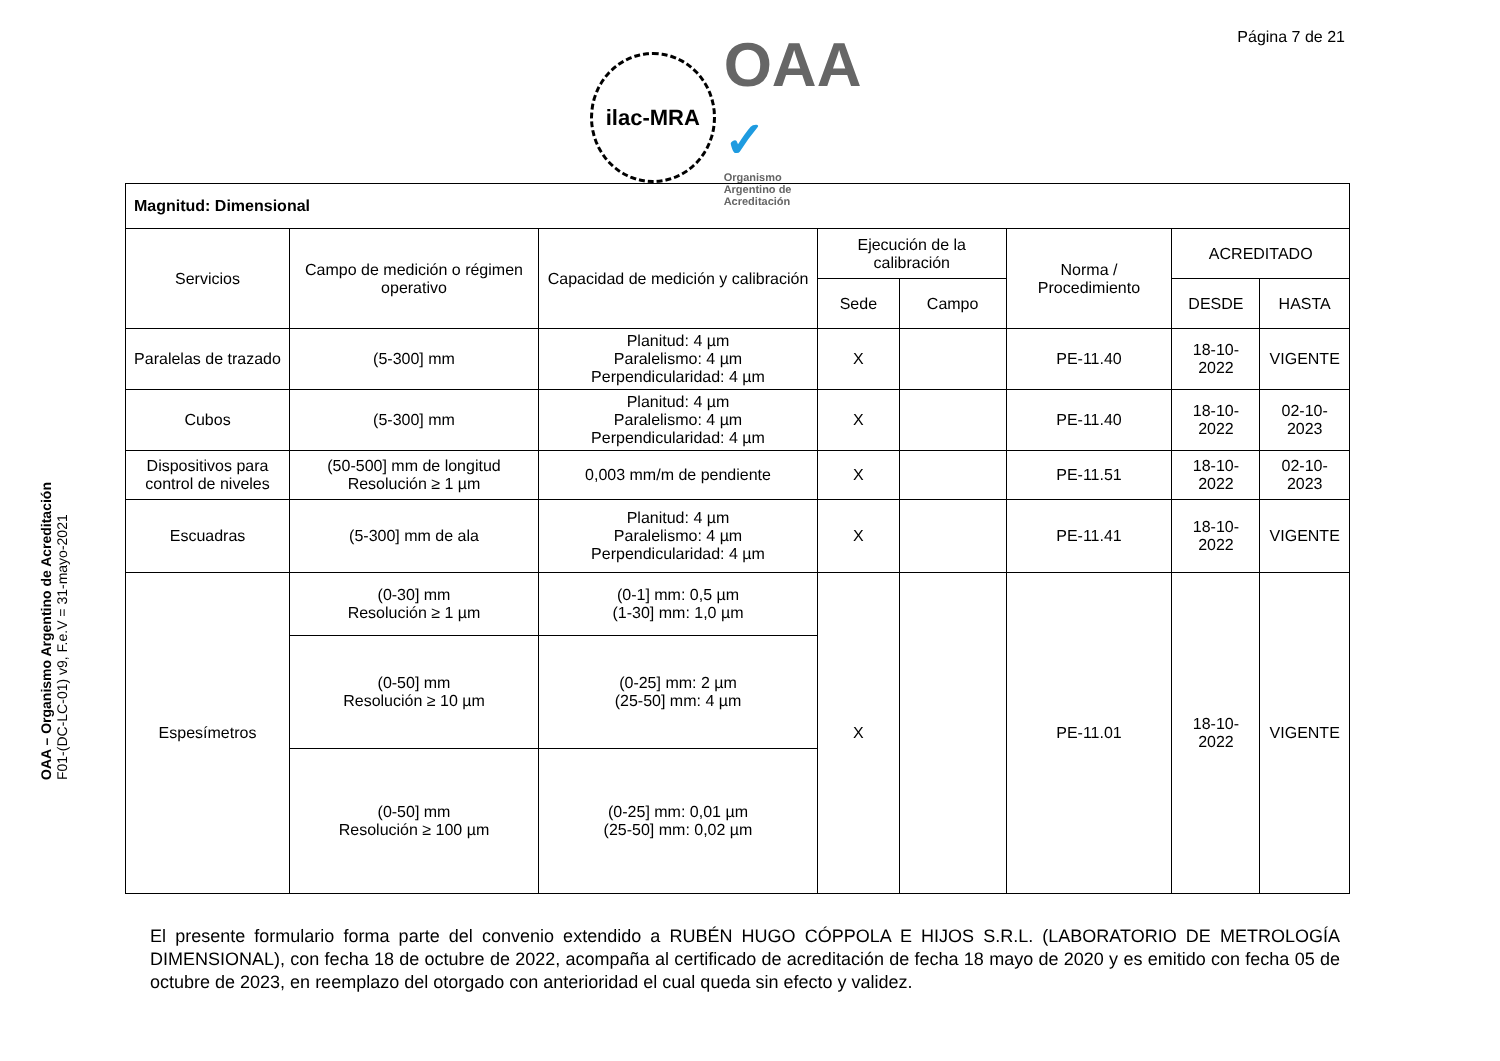Página 7 de 21
ilac-MRA
OAA ✓
Organismo
Argentino de
Acreditación
OAA – Organismo Argentino de Acreditación
F01-(DC-LC-01) v9, F.e.V = 31-mayo-2021
| Magnitud: Dimensional | | | | | | | |
| Servicios | Campo de medición o régimen operativo | Capacidad de medición y calibración | Ejecución de la calibración | | Norma / Procedimiento | ACREDITADO | |
| | | | Sede | Campo | | DESDE | HASTA |
| Paralelas de trazado | (5-300] mm | Planitud: 4 µm Paralelismo: 4 µm Perpendicularidad: 4 µm | X | | PE-11.40 | 18-10-2022 | VIGENTE |
| Cubos | (5-300] mm | Planitud: 4 µm Paralelismo: 4 µm Perpendicularidad: 4 µm | X | | PE-11.40 | 18-10-2022 | 02-10-2023 |
| Dispositivos para control de niveles | (50-500] mm de longitud Resolución ≥ 1 µm | 0,003 mm/m de pendiente | X | | PE-11.51 | 18-10-2022 | 02-10-2023 |
| Escuadras | (5-300] mm de ala | Planitud: 4 µm Paralelismo: 4 µm Perpendicularidad: 4 µm | X | | PE-11.41 | 18-10-2022 | VIGENTE |
| Espesímetros | (0-30] mm Resolución ≥ 1 µm | (0-1] mm: 0,5 µm (1-30] mm: 1,0 µm | X | | PE-11.01 | 18-10-2022 | VIGENTE |
| | (0-50] mm Resolución ≥ 10 µm | (0-25] mm: 2 µm (25-50] mm: 4 µm | | | | | |
| | (0-50] mm Resolución ≥ 100 µm | (0-25] mm: 0,01 µm (25-50] mm: 0,02 µm | | | | | |
El presente formulario forma parte del convenio extendido a RUBÉN HUGO CÓPPOLA E HIJOS S.R.L. (LABORATORIO DE METROLOGÍA DIMENSIONAL), con fecha 18 de octubre de 2022, acompaña al certificado de acreditación de fecha 18 mayo de 2020 y es emitido con fecha 05 de octubre de 2023, en reemplazo del otorgado con anterioridad el cual queda sin efecto y validez.